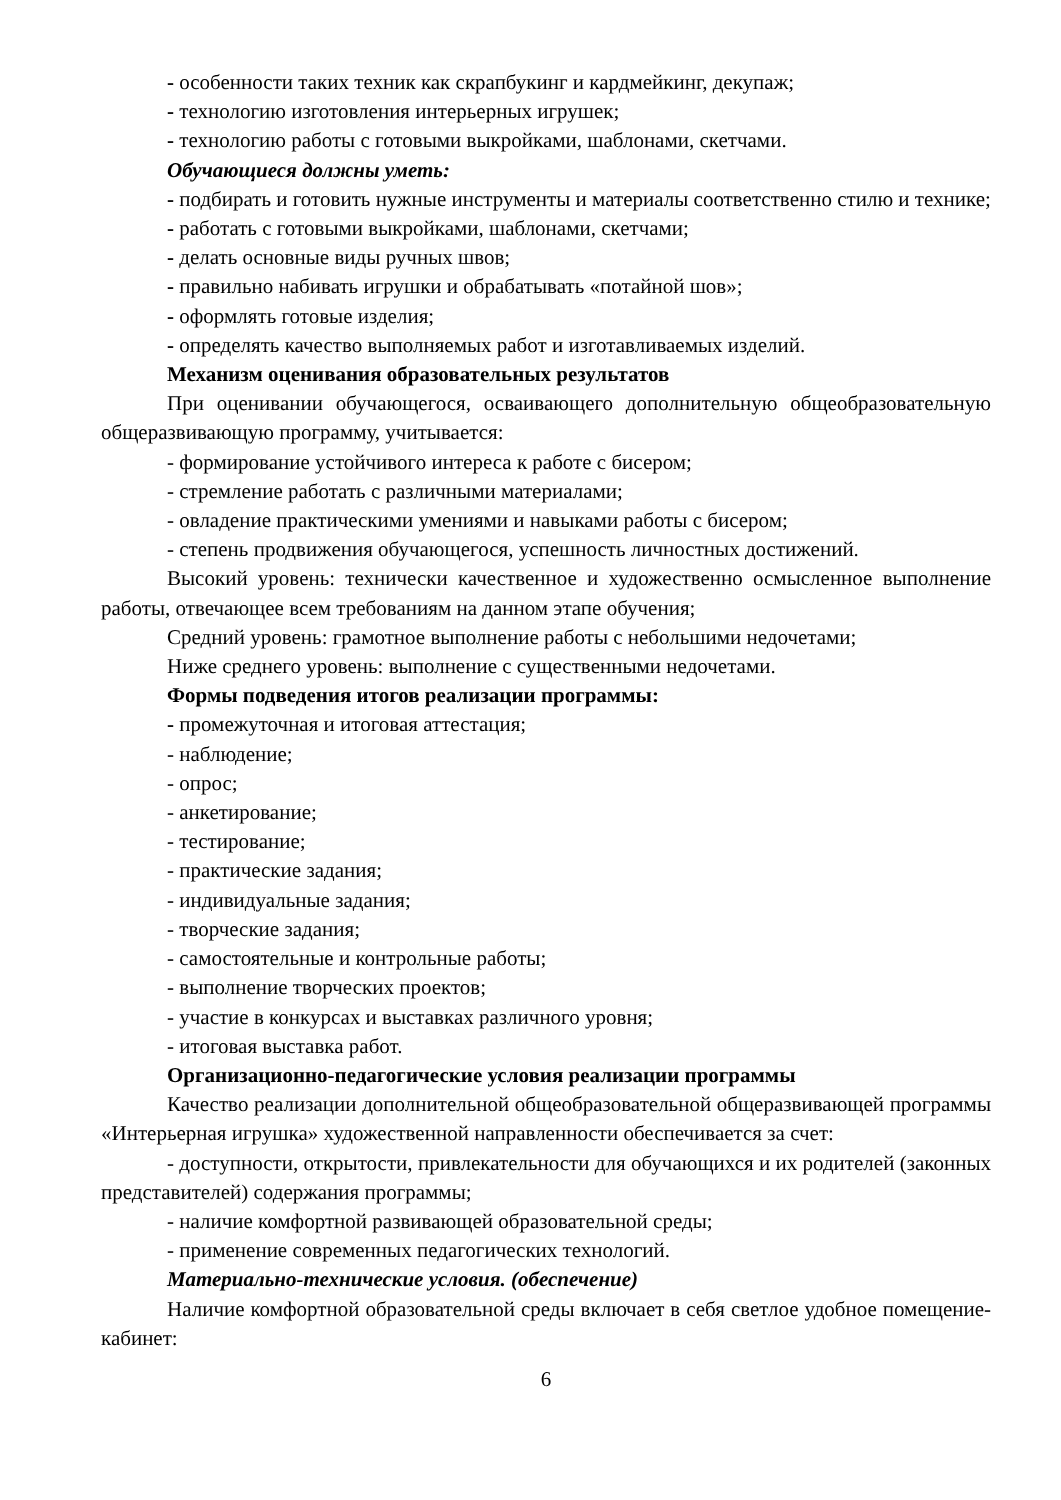- особенности таких техник как скрапбукинг и кардмейкинг, декупаж;
- технологию изготовления интерьерных игрушек;
- технологию работы с готовыми выкройками, шаблонами, скетчами.
Обучающиеся должны уметь:
- подбирать и готовить нужные инструменты и материалы соответственно стилю и технике;
- работать с готовыми выкройками, шаблонами, скетчами;
- делать основные виды ручных швов;
- правильно набивать игрушки и обрабатывать «потайной шов»;
- оформлять готовые изделия;
- определять качество выполняемых работ и изготавливаемых изделий.
Механизм оценивания образовательных результатов
При оценивании обучающегося, осваивающего дополнительную общеобразовательную общеразвивающую программу, учитывается:
- формирование устойчивого интереса к работе с бисером;
- стремление работать с различными материалами;
- овладение практическими умениями и навыками работы с бисером;
- степень продвижения обучающегося, успешность личностных достижений.
Высокий уровень: технически качественное и художественно осмысленное выполнение работы, отвечающее всем требованиям на данном этапе обучения;
Средний уровень: грамотное выполнение работы с небольшими недочетами;
Ниже среднего уровень: выполнение с существенными недочетами.
Формы подведения итогов реализации программы:
- промежуточная и итоговая аттестация;
- наблюдение;
- опрос;
- анкетирование;
- тестирование;
- практические задания;
- индивидуальные задания;
- творческие задания;
- самостоятельные и контрольные работы;
- выполнение творческих проектов;
- участие в конкурсах и выставках различного уровня;
- итоговая выставка работ.
Организационно-педагогические условия реализации программы
Качество реализации дополнительной общеобразовательной общеразвивающей программы «Интерьерная игрушка» художественной направленности обеспечивается за счет:
- доступности, открытости, привлекательности для обучающихся и их родителей (законных представителей) содержания программы;
- наличие комфортной развивающей образовательной среды;
- применение современных педагогических технологий.
Материально-технические условия. (обеспечение)
Наличие комфортной образовательной среды включает в себя светлое удобное помещение-кабинет:
6